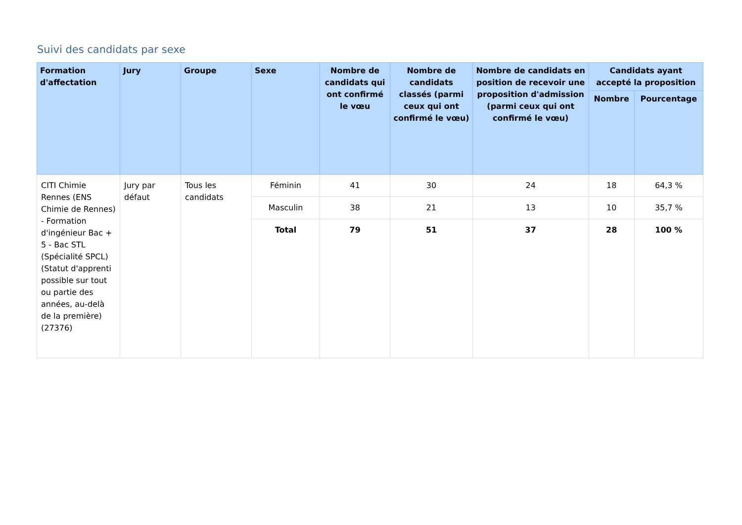Suivi des candidats par sexe
| Formation d'affectation | Jury | Groupe | Sexe | Nombre de candidats qui ont confirmé le vœu | Nombre de candidats classés (parmi ceux qui ont confirmé le vœu) | Nombre de candidats en position de recevoir une proposition d'admission (parmi ceux qui ont confirmé le vœu) | Candidats ayant accepté la proposition | |
| --- | --- | --- | --- | --- | --- | --- | --- | --- |
| | | | | | | | Nombre | Pourcentage |
| CITI Chimie Rennes (ENS Chimie de Rennes) - Formation d'ingénieur Bac + 5 - Bac STL (Spécialité SPCL) (Statut d'apprenti possible sur tout ou partie des années, au-delà de la première) (27376) | Jury par défaut | Tous les candidats | Féminin | 41 | 30 | 24 | 18 | 64,3 % |
| | | | Masculin | 38 | 21 | 13 | 10 | 35,7 % |
| | | | Total | 79 | 51 | 37 | 28 | 100 % |